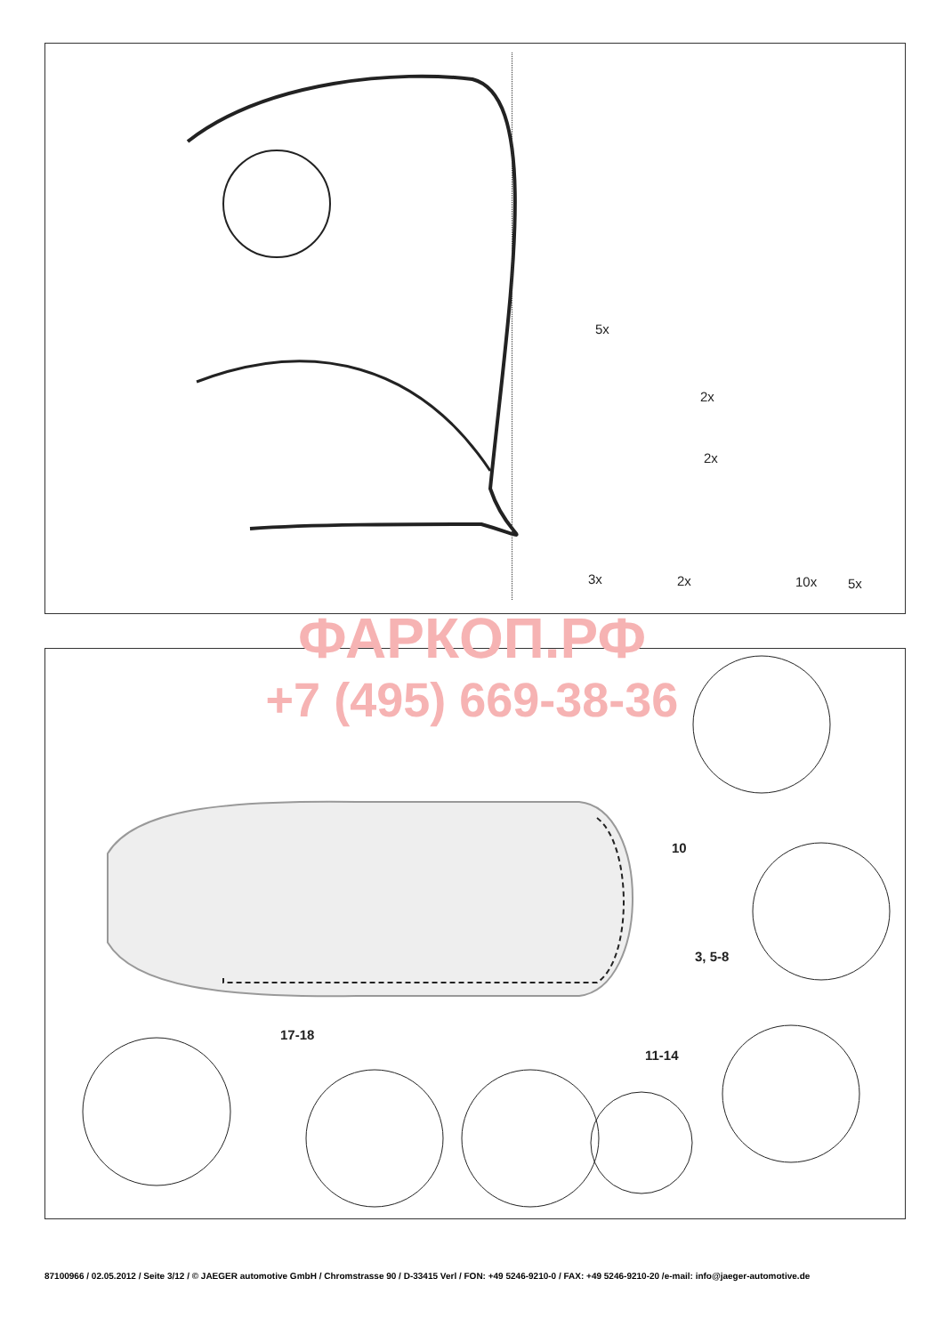5x
2x
2x
3x 2x 10x 5x
10
3, 5-8
17-18
11-14
ФАРКОП.РФ
+7 (495) 669-38-36
87100966 / 02.05.2012 / Seite 3/12 / © JAEGER automotive GmbH / Chromstrasse 90 / D-33415 Verl / FON: +49 5246-9210-0 / FAX: +49 5246-9210-20 /e-mail: info@jaeger-automotive.de